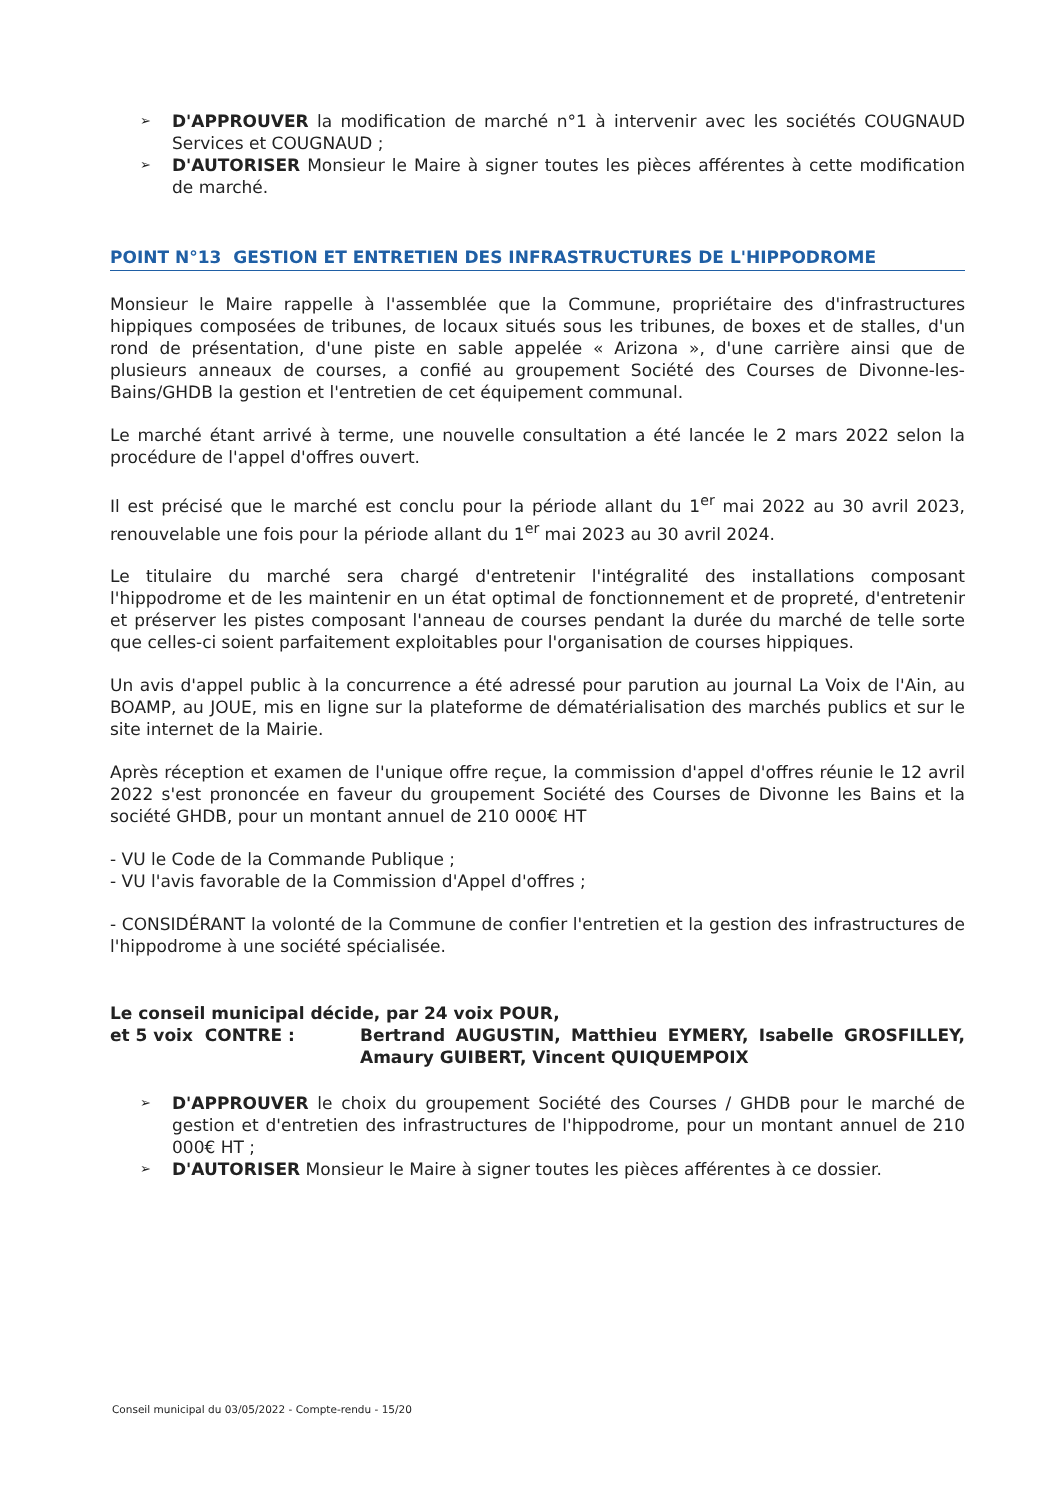➢ D'APPROUVER la modification de marché n°1 à intervenir avec les sociétés COUGNAUD Services et COUGNAUD ;
➢ D'AUTORISER Monsieur le Maire à signer toutes les pièces afférentes à cette modification de marché.
POINT N°13 GESTION ET ENTRETIEN DES INFRASTRUCTURES DE L'HIPPODROME
Monsieur le Maire rappelle à l'assemblée que la Commune, propriétaire des d'infrastructures hippiques composées de tribunes, de locaux situés sous les tribunes, de boxes et de stalles, d'un rond de présentation, d'une piste en sable appelée « Arizona », d'une carrière ainsi que de plusieurs anneaux de courses, a confié au groupement Société des Courses de Divonne-les-Bains/GHDB la gestion et l'entretien de cet équipement communal.
Le marché étant arrivé à terme, une nouvelle consultation a été lancée le 2 mars 2022 selon la procédure de l'appel d'offres ouvert.
Il est précisé que le marché est conclu pour la période allant du 1<sup>er</sup> mai 2022 au 30 avril 2023, renouvelable une fois pour la période allant du 1<sup>er</sup> mai 2023 au 30 avril 2024.
Le titulaire du marché sera chargé d'entretenir l'intégralité des installations composant l'hippodrome et de les maintenir en un état optimal de fonctionnement et de propreté, d'entretenir et préserver les pistes composant l'anneau de courses pendant la durée du marché de telle sorte que celles-ci soient parfaitement exploitables pour l'organisation de courses hippiques.
Un avis d'appel public à la concurrence a été adressé pour parution au journal La Voix de l'Ain, au BOAMP, au JOUE, mis en ligne sur la plateforme de dématérialisation des marchés publics et sur le site internet de la Mairie.
Après réception et examen de l'unique offre reçue, la commission d'appel d'offres réunie le 12 avril 2022 s'est prononcée en faveur du groupement Société des Courses de Divonne les Bains et la société GHDB, pour un montant annuel de 210 000€ HT
- VU le Code de la Commande Publique ;
- VU l'avis favorable de la Commission d'Appel d'offres ;
- CONSIDÉRANT la volonté de la Commune de confier l'entretien et la gestion des infrastructures de l'hippodrome à une société spécialisée.
Le conseil municipal décide, par 24 voix POUR,
et 5 voix CONTRE : Bertrand AUGUSTIN, Matthieu EYMERY, Isabelle GROSFILLEY, Amaury GUIBERT, Vincent QUIQUEMPOIX
➢ D'APPROUVER le choix du groupement Société des Courses / GHDB pour le marché de gestion et d'entretien des infrastructures de l'hippodrome, pour un montant annuel de 210 000€ HT ;
➢ D'AUTORISER Monsieur le Maire à signer toutes les pièces afférentes à ce dossier.
Conseil municipal du 03/05/2022 - Compte-rendu - 15/20